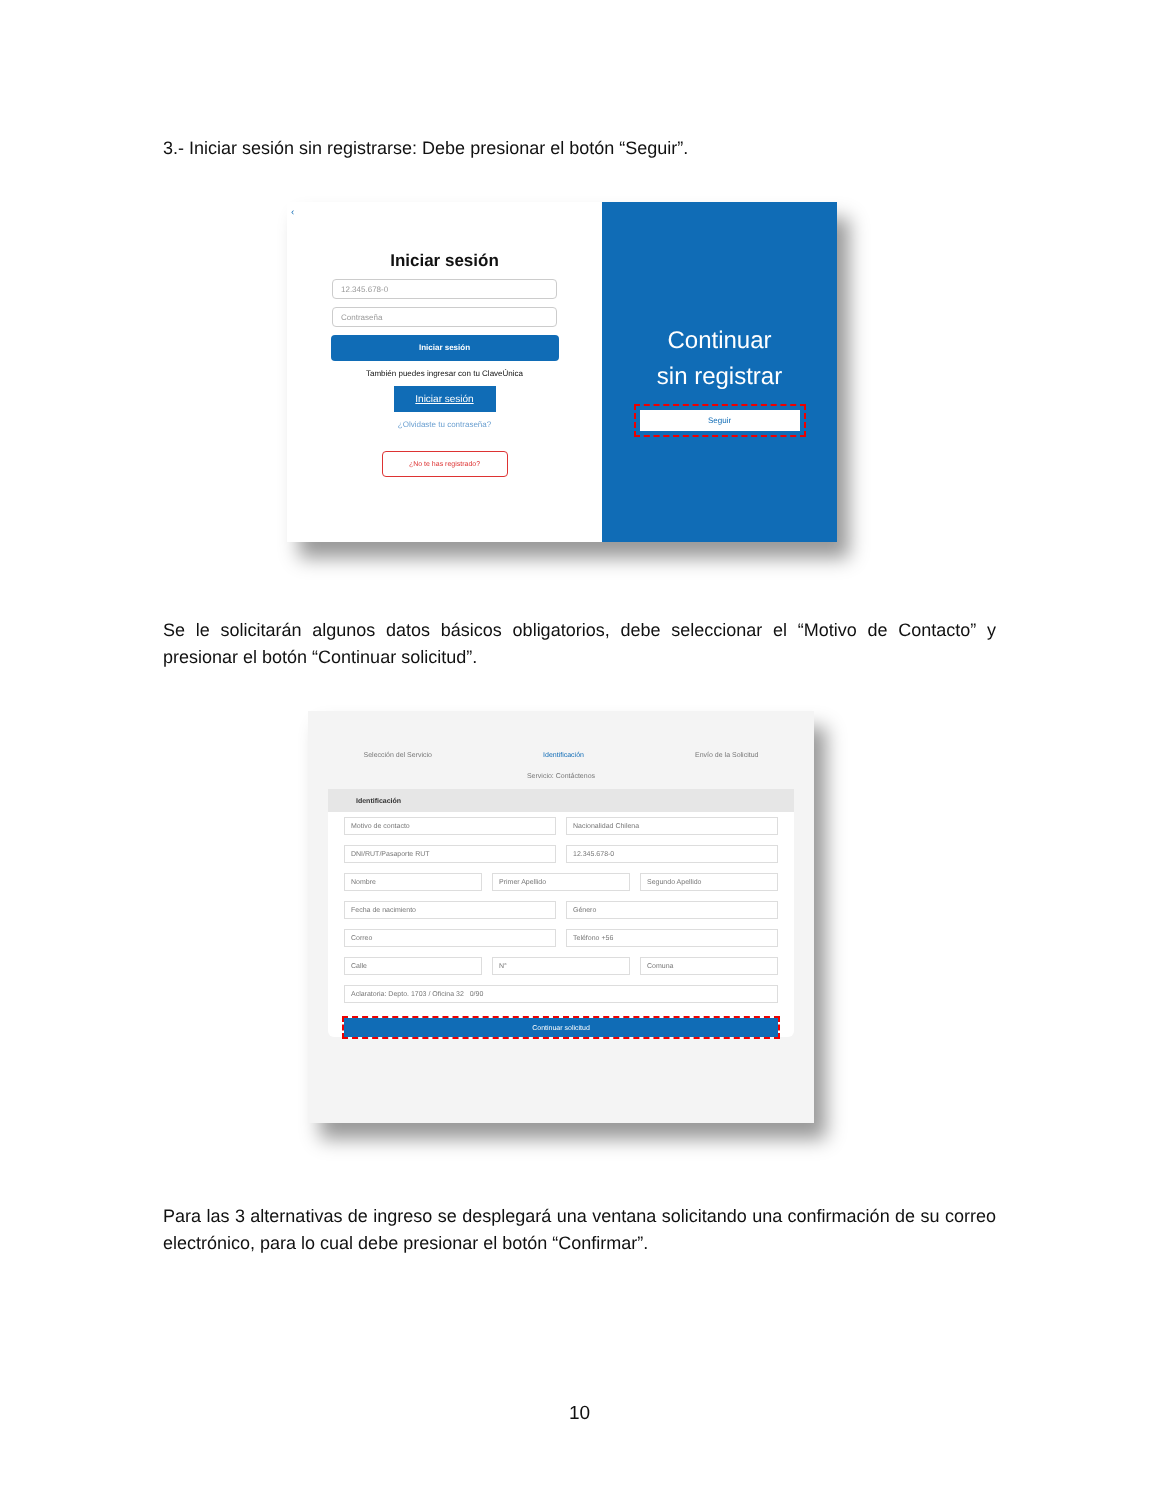3.- Iniciar sesión sin registrarse: Debe presionar el botón “Seguir”.
‹
Iniciar sesión
12.345.678-0
Contraseña
Iniciar sesión
También puedes ingresar con tu ClaveÚnica
Iniciar sesión
¿Olvidaste tu contraseña?
¿No te has registrado?
Continuar
sin registrar
Seguir
Se le solicitarán algunos datos básicos obligatorios, debe seleccionar el “Motivo de Contacto” y presionar el botón “Continuar solicitud”.
Selección del Servicio Identificación Envío de la Solicitud
Servicio: Contáctenos
Identificación
Motivo de contacto Nacionalidad Chilena
DNI/RUT/Pasaporte RUT 12.345.678-0
Nombre Primer Apellido Segundo Apellido
Fecha de nacimiento Género
Correo Teléfono +56
Calle N° Comuna
Aclaratoria: Depto. 1703 / Oficina 32 0/90
Continuar solicitud
Para las 3 alternativas de ingreso se desplegará una ventana solicitando una confirmación de su correo electrónico, para lo cual debe presionar el botón “Confirmar”.
10